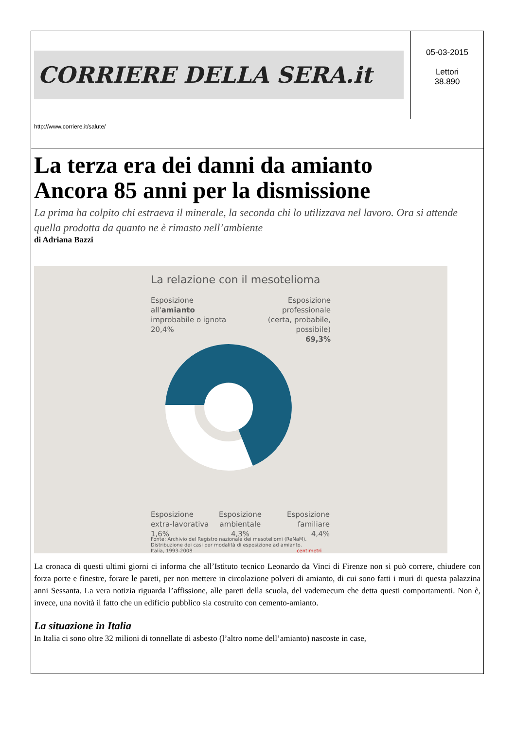CORRIERE DELLA SERA.it
05-03-2015
Lettori
38.890
http://www.corriere.it/salute/
La terza era dei danni da amianto
Ancora 85 anni per la dismissione
La prima ha colpito chi estraeva il minerale, la seconda chi lo utilizzava nel lavoro. Ora si attende quella prodotta da quanto ne è rimasto nell’ambiente
di Adriana Bazzi
La relazione con il mesotelioma
Esposizione
all'amianto
improbabile o ignota
20,4%
Esposizione
professionale
(certa, probabile, possibile)
69,3%
Esposizione
extra-lavorativa
1,6%
Esposizione
ambientale
4,3%
Esposizione
familiare
4,4%
Fonte: Archivio del Registro nazionale dei mesoteliomi (ReNaM).
Distribuzione dei casi per modalità di esposizione ad amianto.
Italia, 1993-2008
centimetri
La cronaca di questi ultimi giorni ci informa che all’Istituto tecnico Leonardo da Vinci di Firenze non si può correre, chiudere con forza porte e finestre, forare le pareti, per non mettere in circolazione polveri di amianto, di cui sono fatti i muri di questa palazzina anni Sessanta. La vera notizia riguarda l’affissione, alle pareti della scuola, del vademecum che detta questi comportamenti. Non è, invece, una novità il fatto che un edificio pubblico sia costruito con cemento-amianto.
La situazione in Italia
In Italia ci sono oltre 32 milioni di tonnellate di asbesto (l’altro nome dell’amianto) nascoste in case,